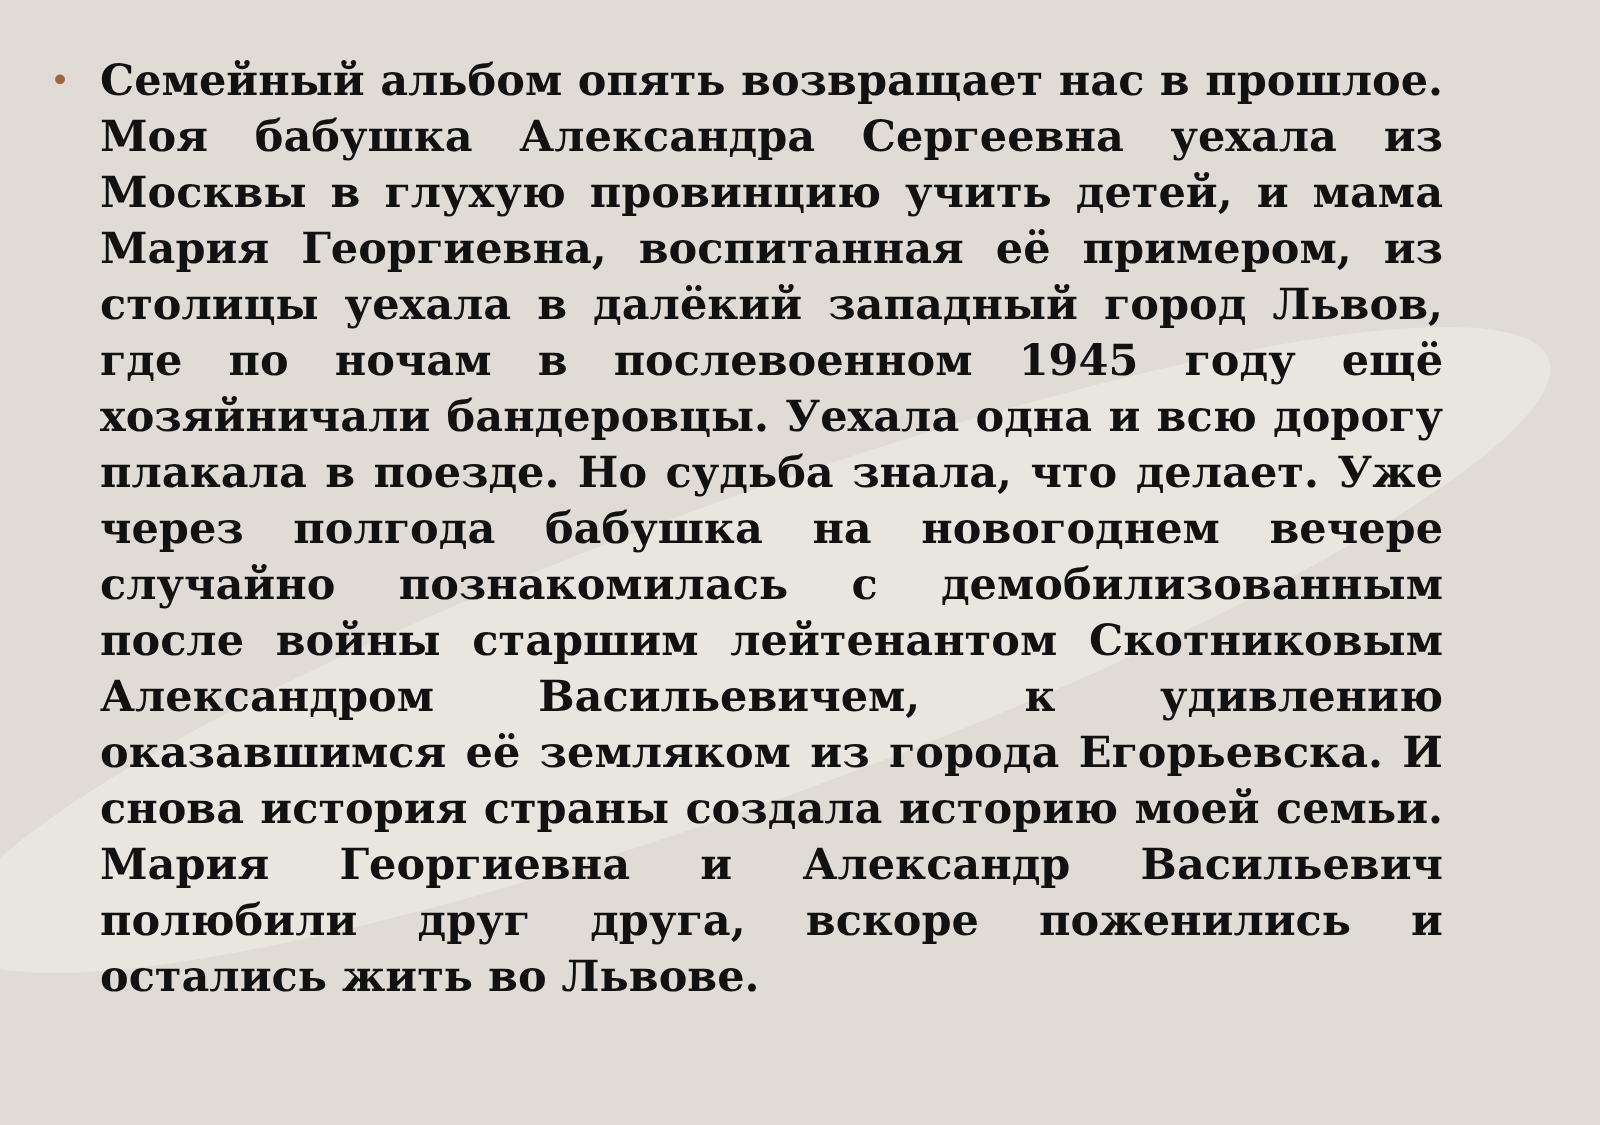•
Семейный альбом опять возвращает нас в прошлое. Моя бабушка Александра Сергеевна уехала из Москвы в глухую провинцию учить детей, и мама Мария Георгиевна, воспитанная её примером, из столицы уехала в далёкий западный город Львов, где по ночам в послевоенном 1945 году ещё хозяйничали бандеровцы. Уехала одна и всю дорогу плакала в поезде. Но судьба знала, что делает. Уже через полгода бабушка на новогоднем вечере случайно познакомилась с демобилизованным после войны старшим лейтенантом Скотниковым Александром Васильевичем, к удивлению оказавшимся её земляком из города Егорьевска. И снова история страны создала историю моей семьи. Мария Георгиевна и Александр Васильевич полюбили друг друга, вскоре поженились и остались жить во Львове.